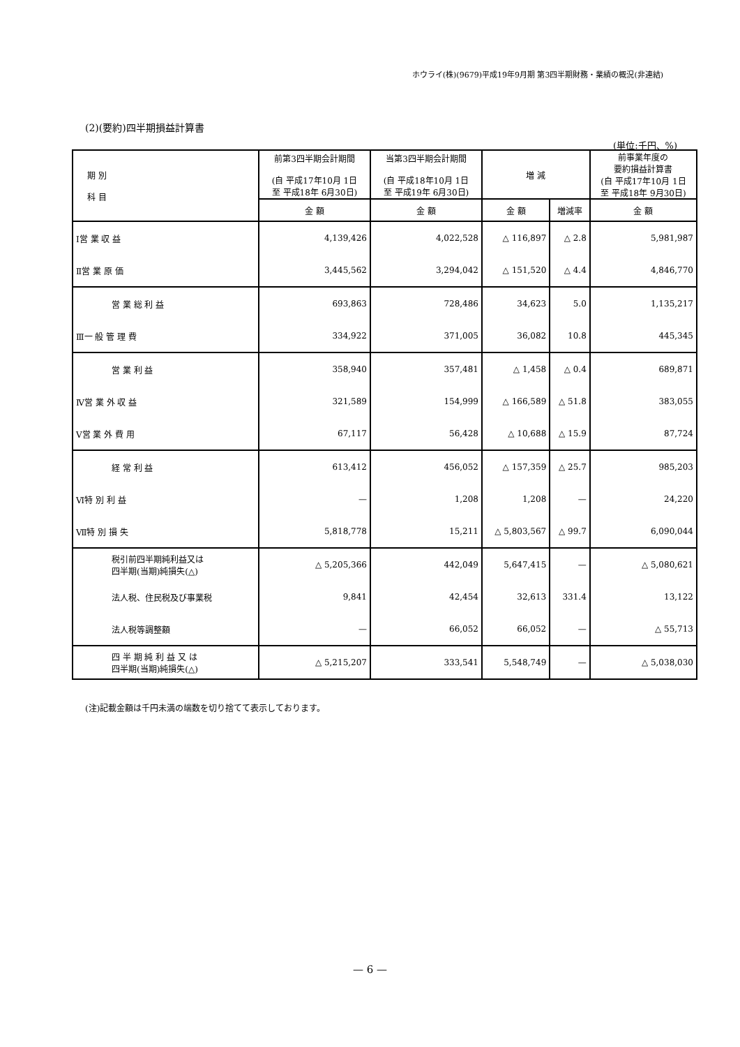ホウライ(株)(9679)平成19年9月期 第3四半期財務・業績の概況(非連結)
(2)(要約)四半期損益計算書
(単位:千円、%)
| 期 別 科 目 | 前第3四半期会計期間 (自 平成17年10月 1日 至 平成18年 6月30日) | 当第3四半期会計期間 (自 平成18年10月 1日 至 平成19年 6月30日) | 増 減 | | 前事業年度の 要約損益計算書 (自 平成17年10月 1日 至 平成18年 9月30日) |
| --- | --- | --- | --- | --- | --- |
| | 金 額 | 金 額 | 金 額 | 増減率 | 金 額 |
| Ⅰ営 業 収 益 | 4,139,426 | 4,022,528 | △ 116,897 | △ 2.8 | 5,981,987 |
| Ⅱ営 業 原 価 | 3,445,562 | 3,294,042 | △ 151,520 | △ 4.4 | 4,846,770 |
| 営 業 総 利 益 | 693,863 | 728,486 | 34,623 | 5.0 | 1,135,217 |
| Ⅲ一 般 管 理 費 | 334,922 | 371,005 | 36,082 | 10.8 | 445,345 |
| 営 業 利 益 | 358,940 | 357,481 | △ 1,458 | △ 0.4 | 689,871 |
| Ⅳ営 業 外 収 益 | 321,589 | 154,999 | △ 166,589 | △ 51.8 | 383,055 |
| Ⅴ営 業 外 費 用 | 67,117 | 56,428 | △ 10,688 | △ 15.9 | 87,724 |
| 経 常 利 益 | 613,412 | 456,052 | △ 157,359 | △ 25.7 | 985,203 |
| Ⅵ特 別 利 益 | — | 1,208 | 1,208 | — | 24,220 |
| Ⅶ特 別 損 失 | 5,818,778 | 15,211 | △ 5,803,567 | △ 99.7 | 6,090,044 |
| 税引前四半期純利益又は 四半期(当期)純損失(△) | △ 5,205,366 | 442,049 | 5,647,415 | — | △ 5,080,621 |
| 法人税、住民税及び事業税 | 9,841 | 42,454 | 32,613 | 331.4 | 13,122 |
| 法人税等調整額 | — | 66,052 | 66,052 | — | △ 55,713 |
| 四 半 期 純 利 益 又 は 四半期(当期)純損失(△) | △ 5,215,207 | 333,541 | 5,548,749 | — | △ 5,038,030 |
(注)記載金額は千円未満の端数を切り捨てて表示しております。
— 6 —